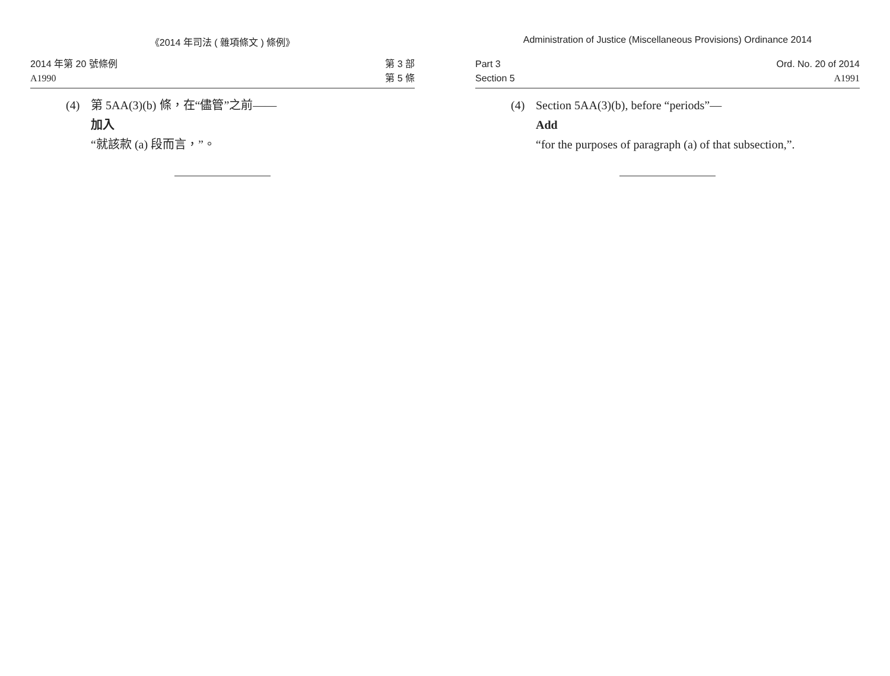《2014 年司法 ( 雜項條文 ) 條例》
2014 年第 20 號條例
A1990
第 3 部
第 5 條
(4) 第 5AA(3)(b) 條，在“儘管”之前——
加入
“就該款 (a) 段而言，”。
Administration of Justice (Miscellaneous Provisions) Ordinance 2014
Part 3
Section 5
Ord. No. 20 of 2014
A1991
(4) Section 5AA(3)(b), before “periods”—
Add
“for the purposes of paragraph (a) of that subsection,”.